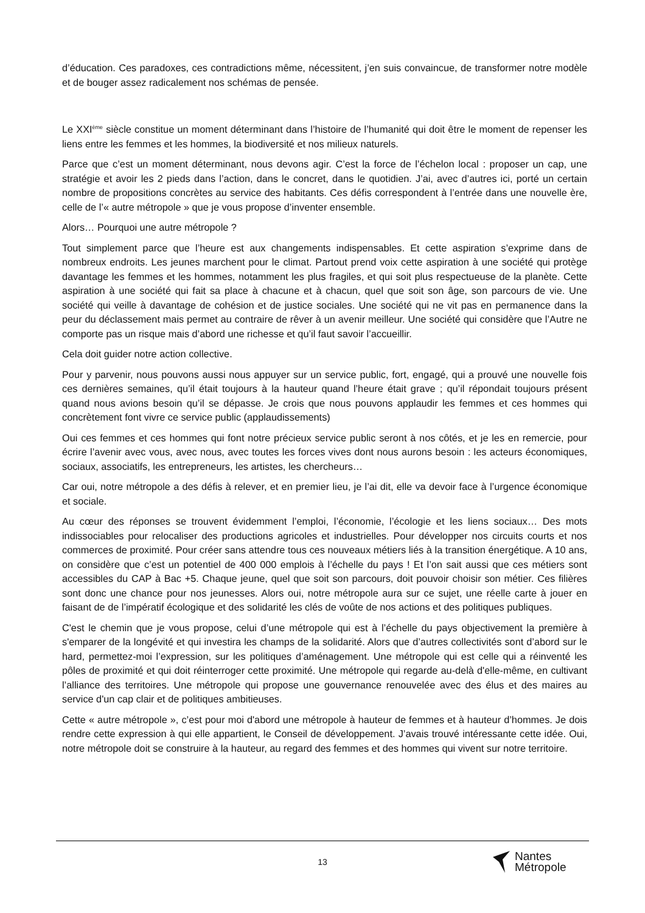d’éducation. Ces paradoxes, ces contradictions même, nécessitent, j’en suis convaincue, de transformer notre modèle et de bouger assez radicalement nos schémas de pensée.
Le XXI<sup>ème</sup> siècle constitue un moment déterminant dans l’histoire de l’humanité qui doit être le moment de repenser les liens entre les femmes et les hommes, la biodiversité et nos milieux naturels.
Parce que c’est un moment déterminant, nous devons agir. C’est la force de l’échelon local : proposer un cap, une stratégie et avoir les 2 pieds dans l’action, dans le concret, dans le quotidien. J’ai, avec d’autres ici, porté un certain nombre de propositions concrètes au service des habitants. Ces défis correspondent à l’entrée dans une nouvelle ère, celle de l’« autre métropole » que je vous propose d’inventer ensemble.
Alors… Pourquoi une autre métropole ?
Tout simplement parce que l’heure est aux changements indispensables. Et cette aspiration s’exprime dans de nombreux endroits. Les jeunes marchent pour le climat. Partout prend voix cette aspiration à une société qui protège davantage les femmes et les hommes, notamment les plus fragiles, et qui soit plus respectueuse de la planète. Cette aspiration à une société qui fait sa place à chacune et à chacun, quel que soit son âge, son parcours de vie. Une société qui veille à davantage de cohésion et de justice sociales. Une société qui ne vit pas en permanence dans la peur du déclassement mais permet au contraire de rêver à un avenir meilleur. Une société qui considère que l’Autre ne comporte pas un risque mais d’abord une richesse et qu’il faut savoir l’accueillir.
Cela doit guider notre action collective.
Pour y parvenir, nous pouvons aussi nous appuyer sur un service public, fort, engagé, qui a prouvé une nouvelle fois ces dernières semaines, qu’il était toujours à la hauteur quand l’heure était grave ; qu’il répondait toujours présent quand nous avions besoin qu’il se dépasse. Je crois que nous pouvons applaudir les femmes et ces hommes qui concrètement font vivre ce service public (applaudissements)
Oui ces femmes et ces hommes qui font notre précieux service public seront à nos côtés, et je les en remercie, pour écrire l’avenir avec vous, avec nous, avec toutes les forces vives dont nous aurons besoin : les acteurs économiques, sociaux, associatifs, les entrepreneurs, les artistes, les chercheurs…
Car oui, notre métropole a des défis à relever, et en premier lieu, je l’ai dit, elle va devoir face à l’urgence économique et sociale.
Au cœur des réponses se trouvent évidemment l’emploi, l’économie, l’écologie et les liens sociaux… Des mots indissociables pour relocaliser des productions agricoles et industrielles. Pour développer nos circuits courts et nos commerces de proximité. Pour créer sans attendre tous ces nouveaux métiers liés à la transition énergétique. A 10 ans, on considère que c’est un potentiel de 400 000 emplois à l’échelle du pays ! Et l’on sait aussi que ces métiers sont accessibles du CAP à Bac +5. Chaque jeune, quel que soit son parcours, doit pouvoir choisir son métier. Ces filières sont donc une chance pour nos jeunesses. Alors oui, notre métropole aura sur ce sujet, une réelle carte à jouer en faisant de de l’impératif écologique et des solidarité les clés de voûte de nos actions et des politiques publiques.
C'est le chemin que je vous propose, celui d’une métropole qui est à l’échelle du pays objectivement la première à s'emparer de la longévité et qui investira les champs de la solidarité. Alors que d’autres collectivités sont d’abord sur le hard, permettez-moi l’expression, sur les politiques d’aménagement. Une métropole qui est celle qui a réinventé les pôles de proximité et qui doit réinterroger cette proximité. Une métropole qui regarde au-delà d'elle-même, en cultivant l’alliance des territoires. Une métropole qui propose une gouvernance renouvelée avec des élus et des maires au service d'un cap clair et de politiques ambitieuses.
Cette « autre métropole », c’est pour moi d'abord une métropole à hauteur de femmes et à hauteur d’hommes. Je dois rendre cette expression à qui elle appartient, le Conseil de développement. J’avais trouvé intéressante cette idée. Oui, notre métropole doit se construire à la hauteur, au regard des femmes et des hommes qui vivent sur notre territoire.
13
Nantes
Métropole